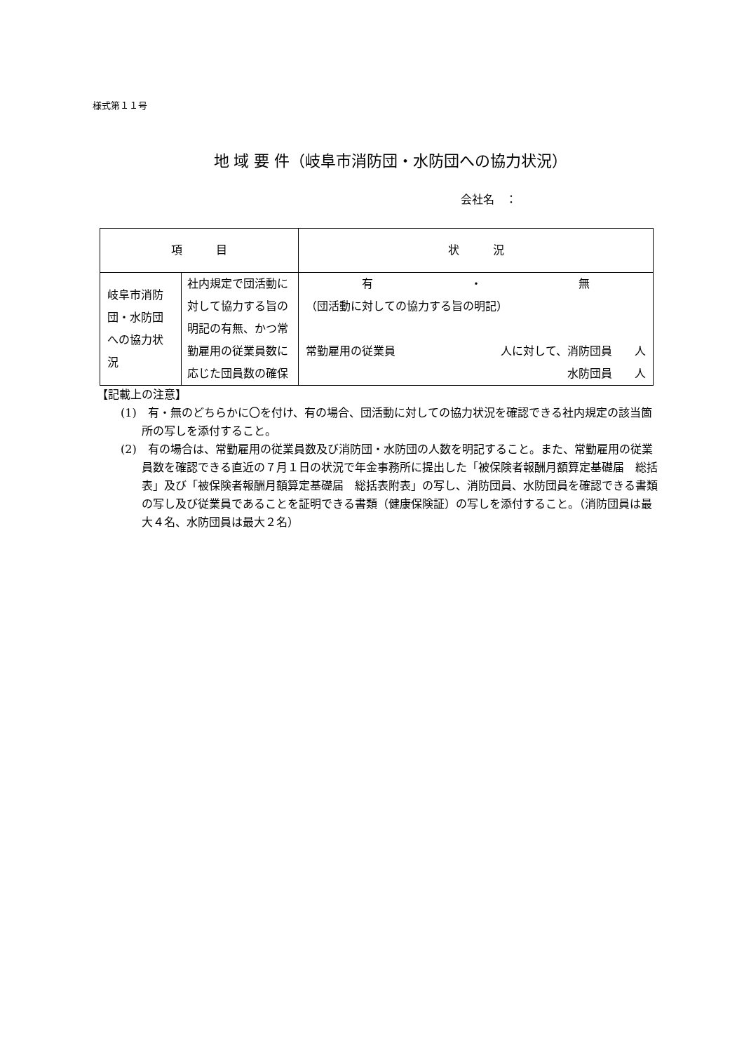様式第１１号
地 域 要 件（岐阜市消防団・水防団への協力状況）
会社名　：
| 項 目 | | 状 況 |
| --- | --- | --- |
| 岐阜市消防団・水防団への協力状況 | 社内規定で団活動に対して協力する旨の明記の有無、かつ常勤雇用の従業員数に応じた団員数の確保 | 有 ・ 無 （団活動に対しての協力する旨の明記） 常勤雇用の従業員 人に対して、消防団員 人 水防団員 人 |
【記載上の注意】
(1)　有・無のどちらかに〇を付け、有の場合、団活動に対しての協力状況を確認できる社内規定の該当箇所の写しを添付すること。
(2)　有の場合は、常勤雇用の従業員数及び消防団・水防団の人数を明記すること。また、常勤雇用の従業員数を確認できる直近の７月１日の状況で年金事務所に提出した「被保険者報酬月額算定基礎届　総括表」及び「被保険者報酬月額算定基礎届　総括表附表」の写し、消防団員、水防団員を確認できる書類の写し及び従業員であることを証明できる書類（健康保険証）の写しを添付すること。（消防団員は最大４名、水防団員は最大２名）